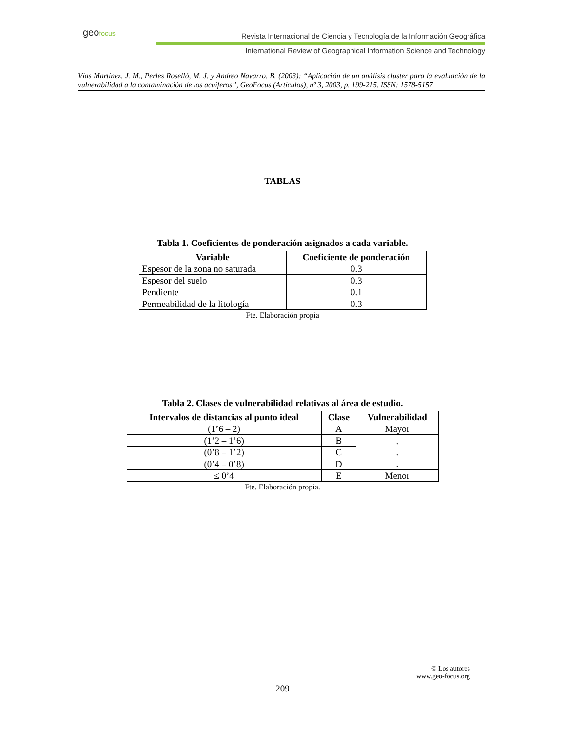geo focus
Revista Internacional de Ciencia y Tecnología de la Información Geográfica
International Review of Geographical Information Science and Technology
Vías Martínez, J. M., Perles Roselló, M. J. y Andreo Navarro, B. (2003): “Aplicación de un análisis cluster para la evaluación de la vulnerabilidad a la contaminación de los acuíferos”, GeoFocus (Artículos), nº 3, 2003, p. 199-215. ISSN: 1578-5157
TABLAS
Tabla 1. Coeficientes de ponderación asignados a cada variable.
| Variable | Coeficiente de ponderación |
| --- | --- |
| Espesor de la zona no saturada | 0.3 |
| Espesor del suelo | 0.3 |
| Pendiente | 0.1 |
| Permeabilidad de la litología | 0.3 |
Fte. Elaboración propia
Tabla 2. Clases de vulnerabilidad relativas al área de estudio.
| Intervalos de distancias al punto ideal | Clase | Vulnerabilidad |
| --- | --- | --- |
| (1’6 – 2) | A | Mayor |
| (1’2 – 1’6) | B | . . . |
| (0’8 – 1’2) | C | |
| (0’4 – 0’8) | D | |
| ≤ 0’4 | E | Menor |
Fte. Elaboración propia.
© Los autores
www.geo-focus.org
209